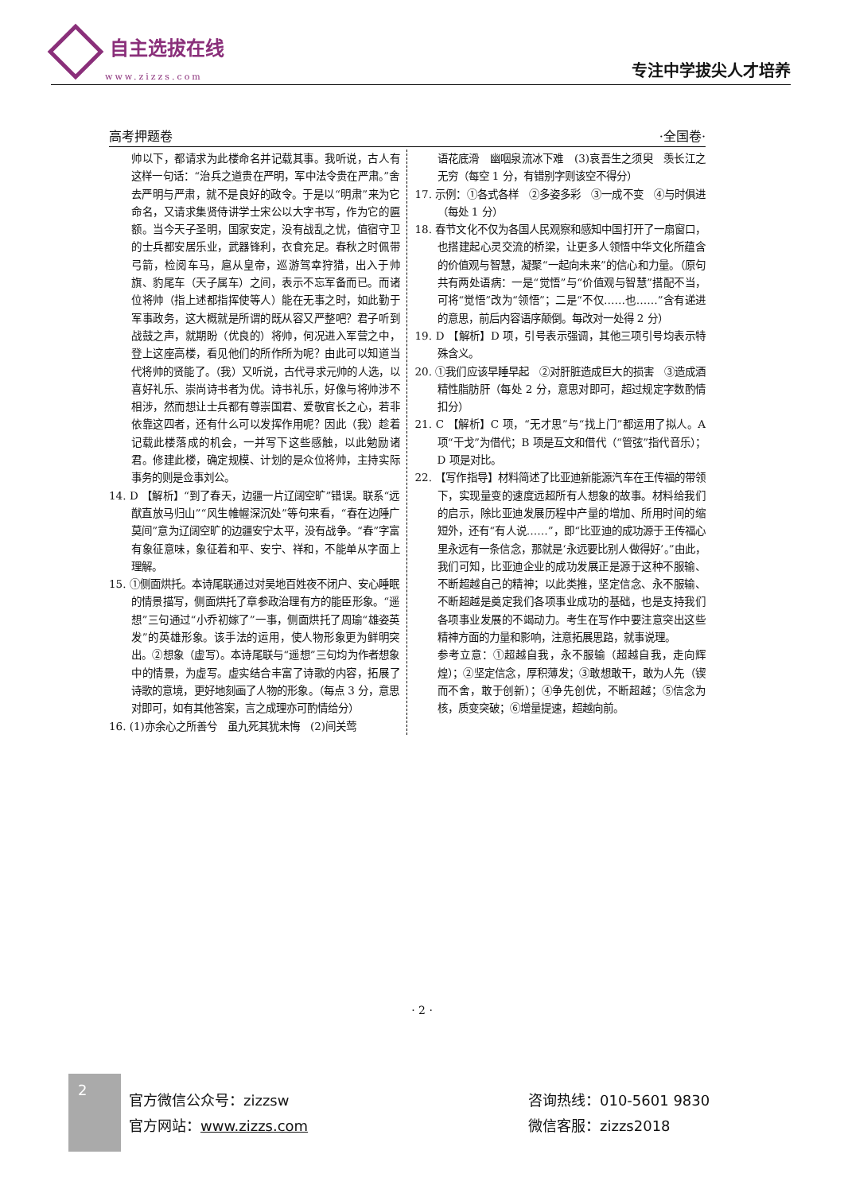自主选拔在线
www.zizzs.com
专注中学拔尖人才培养
高考押题卷 ·全国卷·
帅以下，都请求为此楼命名并记载其事。我听说，古人有这样一句话：“治兵之道贵在严明，军中法令贵在严肃。”舍去严明与严肃，就不是良好的政令。于是以“明肃”来为它命名，又请求集贤侍讲学士宋公以大字书写，作为它的匾额。当今天子圣明，国家安定，没有战乱之忧，值宿守卫的士兵都安居乐业，武器锋利，衣食充足。春秋之时佩带弓箭，检阅车马，扈从皇帝，巡游驾幸狩猎，出入于帅旗、豹尾车（天子属车）之间，表示不忘军备而已。而诸位将帅（指上述都指挥使等人）能在无事之时，如此勤于军事政务，这大概就是所谓的既从容又严整吧？君子听到战鼓之声，就期盼（优良的）将帅，何况进入军营之中，登上这座高楼，看见他们的所作所为呢？由此可以知道当代将帅的贤能了。（我）又听说，古代寻求元帅的人选，以喜好礼乐、崇尚诗书者为优。诗书礼乐，好像与将帅涉不相涉，然而想让士兵都有尊崇国君、爱敬官长之心，若非依靠这四者，还有什么可以发挥作用呢？因此（我）趁着记载此楼落成的机会，一并写下这些感触，以此勉励诸君。修建此楼，确定规模、计划的是众位将帅，主持实际事务的则是佥事刘公。
14. D 【解析】“到了春天，边疆一片辽阔空旷”错误。联系“远猷直放马归山”“风生帷幄深沉处”等句来看，“春在边陲广莫间”意为辽阔空旷的边疆安宁太平，没有战争。“春”字富有象征意味，象征着和平、安宁、祥和，不能单从字面上理解。
15. ①侧面烘托。本诗尾联通过对吴地百姓夜不闭户、安心睡眠的情景描写，侧面烘托了章参政治理有方的能臣形象。“遥想”三句通过“小乔初嫁了”一事，侧面烘托了周瑜“雄姿英发”的英雄形象。该手法的运用，使人物形象更为鲜明突出。②想象（虚写）。本诗尾联与“遥想”三句均为作者想象中的情景，为虚写。虚实结合丰富了诗歌的内容，拓展了诗歌的意境，更好地刻画了人物的形象。（每点 3 分，意思对即可，如有其他答案，言之成理亦可酌情给分）
16. (1)亦余心之所善兮　虽九死其犹未悔　(2)间关莺
语花底滑　幽咽泉流冰下难　(3)哀吾生之须臾　羡长江之无穷（每空 1 分，有错别字则该空不得分）
17. 示例：①各式各样　②多姿多彩　③一成不变　④与时俱进（每处 1 分）
18. 春节文化不仅为各国人民观察和感知中国打开了一扇窗口，也搭建起心灵交流的桥梁，让更多人领悟中华文化所蕴含的价值观与智慧，凝聚“一起向未来”的信心和力量。（原句共有两处语病：一是“觉悟”与“价值观与智慧”搭配不当，可将“觉悟”改为“领悟”；二是“不仅……也……”含有递进的意思，前后内容语序颠倒。每改对一处得 2 分）
19. D 【解析】D 项，引号表示强调，其他三项引号均表示特殊含义。
20. ①我们应该早睡早起　②对肝脏造成巨大的损害　③造成酒精性脂肪肝（每处 2 分，意思对即可，超过规定字数酌情扣分）
21. C 【解析】C 项，“无才思”与“找上门”都运用了拟人。A 项“干戈”为借代；B 项是互文和借代（“管弦”指代音乐）；D 项是对比。
22. 【写作指导】材料简述了比亚迪新能源汽车在王传福的带领下，实现量变的速度远超所有人想象的故事。材料给我们的启示，除比亚迪发展历程中产量的增加、所用时间的缩短外，还有“有人说……”，即“比亚迪的成功源于王传福心里永远有一条信念，那就是‘永远要比别人做得好’。”由此，我们可知，比亚迪企业的成功发展正是源于这种不服输、不断超越自己的精神；以此类推，坚定信念、永不服输、不断超越是奠定我们各项事业成功的基础，也是支持我们各项事业发展的不竭动力。考生在写作中要注意突出这些精神方面的力量和影响，注意拓展思路，就事说理。
参考立意：①超越自我，永不服输（超越自我，走向辉煌）；②坚定信念，厚积薄发；③敢想敢干，敢为人先（锲而不舍，敢于创新）；④争先创优，不断超越；⑤信念为核，质变突破；⑥增量提速，超越向前。
· 2 ·
2
官方微信公众号：zizzsw
官方网站：www.zizzs.com
咨询热线：010-5601 9830
微信客服：zizzs2018